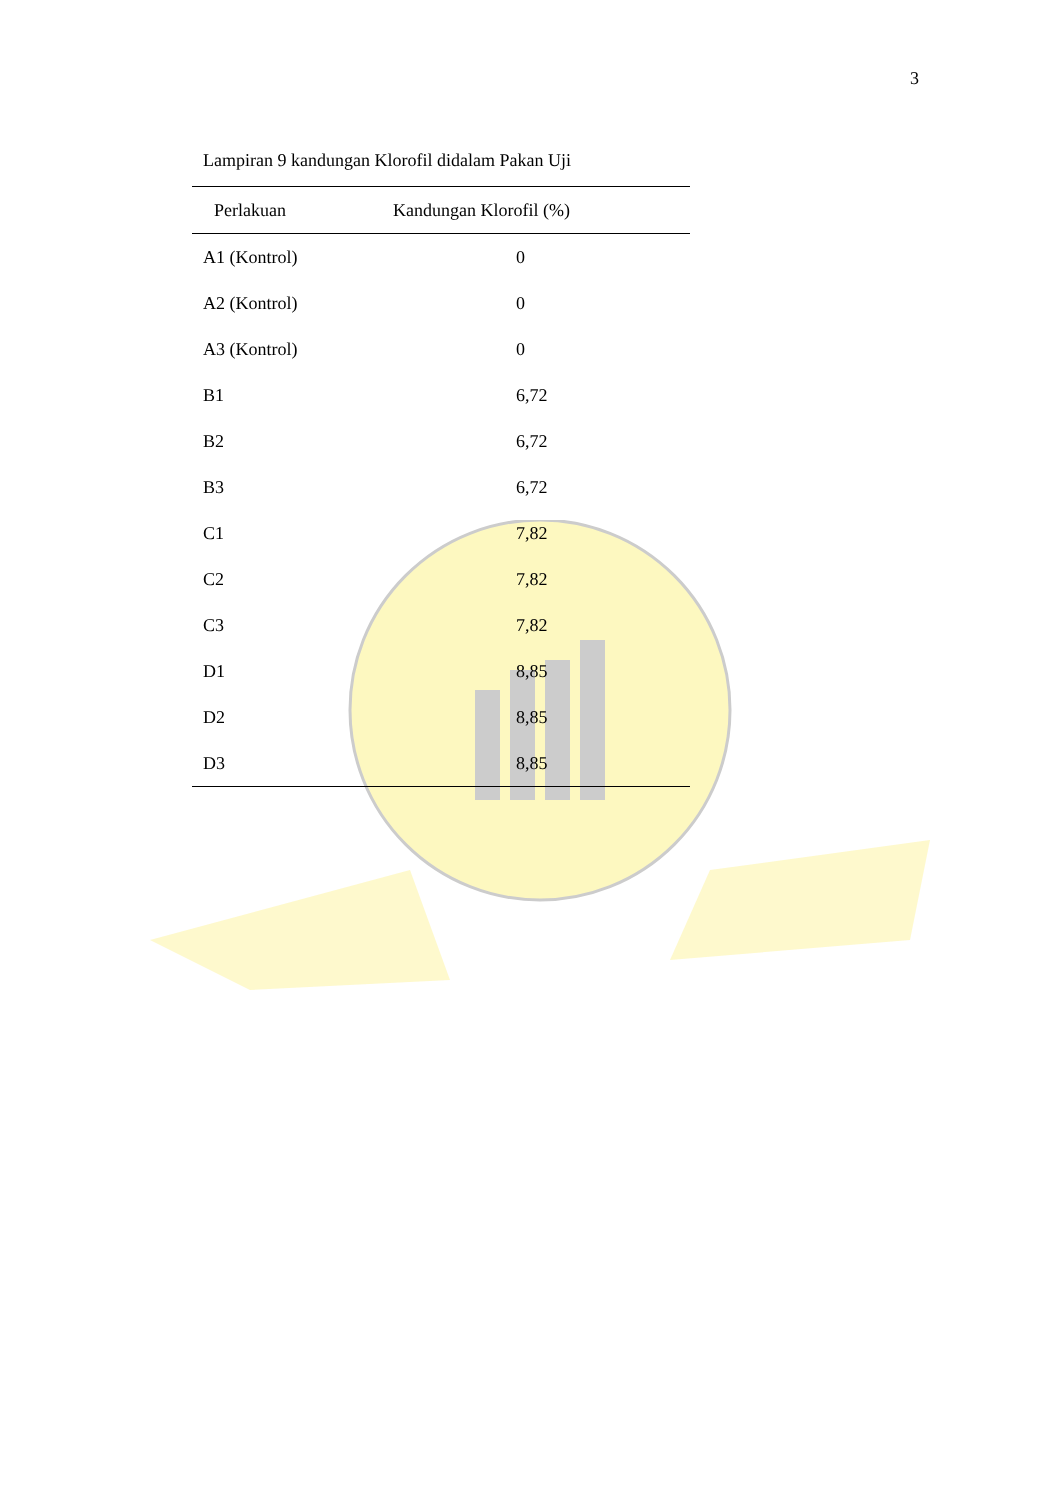3
Lampiran 9 kandungan Klorofil didalam Pakan Uji
| Perlakuan | Kandungan Klorofil (%) |
| --- | --- |
| A1 (Kontrol) | 0 |
| A2 (Kontrol) | 0 |
| A3 (Kontrol) | 0 |
| B1 | 6,72 |
| B2 | 6,72 |
| B3 | 6,72 |
| C1 | 7,82 |
| C2 | 7,82 |
| C3 | 7,82 |
| D1 | 8,85 |
| D2 | 8,85 |
| D3 | 8,85 |